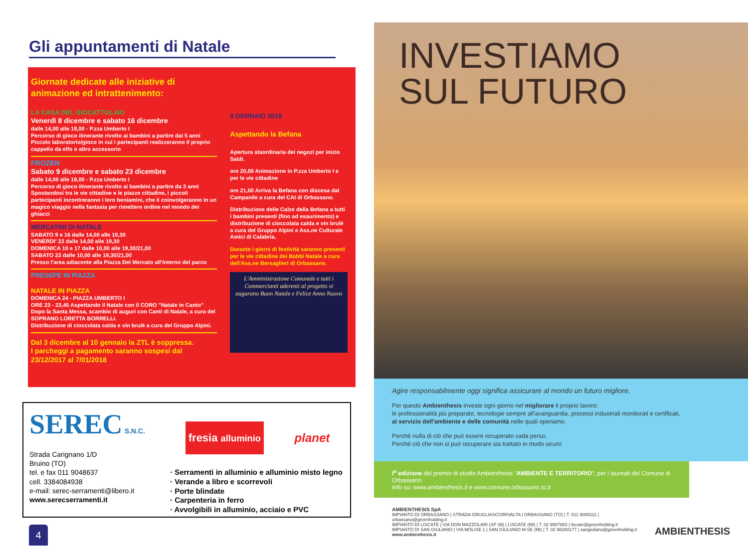Gli appuntamenti di Natale
Giornate dedicate alle iniziative di animazione ed intrattenimento:
LA CASA DEL GIOCATTOLAIO
Venerdì 8 dicembre e sabato 16 dicembre
dalle 14,00 alle 18,00 - P.zza Umberto I
Percorso di gioco itinerante rivolto ai bambini a partire dai 5 anni
Piccolo laboratorio/gioco in cui i partecipanti realizzeranno il proprio cappello da elfo o altro accessorio
FROZEN
Sabato 9 dicembre e sabato 23 dicembre
dalle 14,00 alle 18,00 - P.zza Umberto I
Percorso di gioco itinerante rivolto ai bambini a partire da 3 anni
Spostandosi tra le vie cittadine e le piazze cittadine, i piccoli partecipanti incontreranno i loro beniamini, che li coinvolgeranno in un magico viaggio nella fantasia per rimettere ordine nel mondo dei ghiacci
MERCATINI DI NATALE
SABATO 9 e 16 dalle 14,00 alle 19,30
VENERDI' 22 dalle 14,00 alle 19,30
DOMENICA 10 e 17 dalle 10,00 alle 19,30/21,00
SABATO 23 dalle 10,00 alle 19,30/21,00
Presso l'area adiacente alla Piazza Del Mercato all'interno del parco
PRESEPE IN PIAZZA
NATALE IN PIAZZA
DOMENICA 24 - PIAZZA UMBERTO I
ORE 23 - 23,45 Aspettando il Natale con il CORO "Natale in Canto"
Dopo la Santa Messa, scambio di auguri con Canti di Natale, a cura del SOPRANO LORETTA BORRELLI.
Distribuzione di cioccolata calda e vin brulè a cura del Gruppo Alpini.
Dal 3 dicembre al 10 gennaio la ZTL è soppressa.
I parcheggi a pagamento saranno sospesi dal 23/12/2017 al 7/01/2018
5 GENNAIO 2018
Aspettando la Befana
Apertura staordinaria dei negozi per inizio Saldi.
ore 20,00 Animazione in P.zza Umberto I e per le vie cittadine
ore 21,00 Arriva la Befana con discesa dal Campanile a cura del CAI di Orbassano.
Distribuzione delle Calze della Befana a tutti i bambini presenti (fino ad esaurimento) e distribuzione di cioccolata calda e vin brulè a cura del Gruppo Alpini e Ass.ne Culturale Amici di Calabria.
Durante i giorni di festività saranno presenti per le vie cittadine dei Babbi Natale a cura dell'Ass.ne Bersaglieri di Orbassano.
L'Amministrazione Comunale e tutti i Commercianti aderenti al progetto vi augurano Buon Natale e Felice Anno Nuovo
SEREC S.N.C.
Strada Carignano 1/D
Bruino (TO)
tel. e fax 011 9048637
cell. 3384084938
e-mail: serec-serramenti@libero.it
www.serecserramenti.it
fresia alluminio planet
· Serramenti in alluminio e alluminio misto legno
· Verande a libro e scorrevoli
· Porte blindate
· Carpenteria in ferro
· Avvolgibili in alluminio, acciaio e PVC
4
INVESTIAMO
SUL FUTURO
Agire responsabilmente oggi significa assicurare al mondo un futuro migliore.
Per questo Ambienthesis investe ogni giorno nel migliorare il proprio lavoro:
le professionalità più preparate, tecnologie sempre all'avanguardia, processi industriali monitorati e certificati,
al servizio dell'ambiente e delle comunità nelle quali operiamo.
Perché nulla di ciò che può essere recuperato vada perso,
Perché ciò che non si può recuperare sia trattato in modo sicuro
I<sup>a</sup> edizione del premio di studio Ambienthesis “AMBIENTE E TERRITORIO”, per i laureati del Comune di Orbassano.
Info su: www.ambienthesis.it e www.comune.orbassano.to.it
AMBIENTHESIS SpA
IMPIANTO DI ORBASSANO | STRADA GRUGLIASCO/RIVALTA | ORBASSANO (TO) | T. 011 9009111 | orbassano@greenholding.it
IMPIANTO DI LISCATE | VIA DON MAZZOLARI (SP 39) | LISCATE (MI) | T. 02 9587883 | liscate@greenholding.it
IMPIANTO DI SAN GIULIANO | VIA MOLISE 1 | SAN GIULIANO M.SE (MI) | T. 02 98280177 | sangiuliano@greenholding.it
www.ambienthesis.it
AMBIENTHESIS